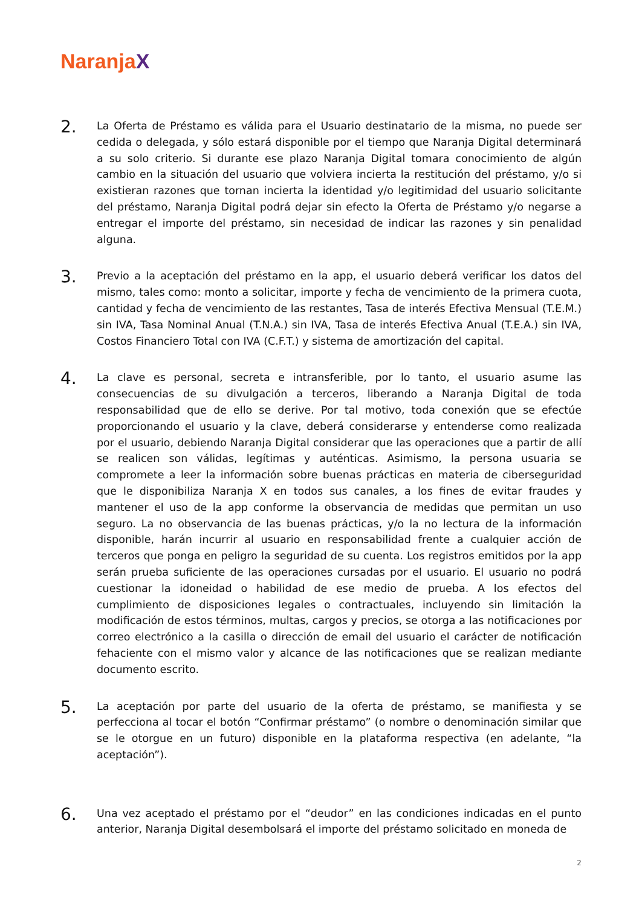NaranjaX
2.
La Oferta de Préstamo es válida para el Usuario destinatario de la misma, no puede ser cedida o delegada, y sólo estará disponible por el tiempo que Naranja Digital determinará a su solo criterio. Si durante ese plazo Naranja Digital tomara conocimiento de algún cambio en la situación del usuario que volviera incierta la restitución del préstamo, y/o si existieran razones que tornan incierta la identidad y/o legitimidad del usuario solicitante del préstamo, Naranja Digital podrá dejar sin efecto la Oferta de Préstamo y/o negarse a entregar el importe del préstamo, sin necesidad de indicar las razones y sin penalidad alguna.
3.
Previo a la aceptación del préstamo en la app, el usuario deberá verificar los datos del mismo, tales como: monto a solicitar, importe y fecha de vencimiento de la primera cuota, cantidad y fecha de vencimiento de las restantes, Tasa de interés Efectiva Mensual (T.E.M.) sin IVA, Tasa Nominal Anual (T.N.A.) sin IVA, Tasa de interés Efectiva Anual (T.E.A.) sin IVA, Costos Financiero Total con IVA (C.F.T.) y sistema de amortización del capital.
4.
La clave es personal, secreta e intransferible, por lo tanto, el usuario asume las consecuencias de su divulgación a terceros, liberando a Naranja Digital de toda responsabilidad que de ello se derive. Por tal motivo, toda conexión que se efectúe proporcionando el usuario y la clave, deberá considerarse y entenderse como realizada por el usuario, debiendo Naranja Digital considerar que las operaciones que a partir de allí se realicen son válidas, legítimas y auténticas. Asimismo, la persona usuaria se compromete a leer la información sobre buenas prácticas en materia de ciberseguridad que le disponibiliza Naranja X en todos sus canales, a los fines de evitar fraudes y mantener el uso de la app conforme la observancia de medidas que permitan un uso seguro. La no observancia de las buenas prácticas, y/o la no lectura de la información disponible, harán incurrir al usuario en responsabilidad frente a cualquier acción de terceros que ponga en peligro la seguridad de su cuenta. Los registros emitidos por la app serán prueba suficiente de las operaciones cursadas por el usuario. El usuario no podrá cuestionar la idoneidad o habilidad de ese medio de prueba. A los efectos del cumplimiento de disposiciones legales o contractuales, incluyendo sin limitación la modificación de estos términos, multas, cargos y precios, se otorga a las notificaciones por correo electrónico a la casilla o dirección de email del usuario el carácter de notificación fehaciente con el mismo valor y alcance de las notificaciones que se realizan mediante documento escrito.
5.
La aceptación por parte del usuario de la oferta de préstamo, se manifiesta y se perfecciona al tocar el botón “Confirmar préstamo” (o nombre o denominación similar que se le otorgue en un futuro) disponible en la plataforma respectiva (en adelante, “la aceptación”).
6.
Una vez aceptado el préstamo por el “deudor” en las condiciones indicadas en el punto anterior, Naranja Digital desembolsará el importe del préstamo solicitado en moneda de
2